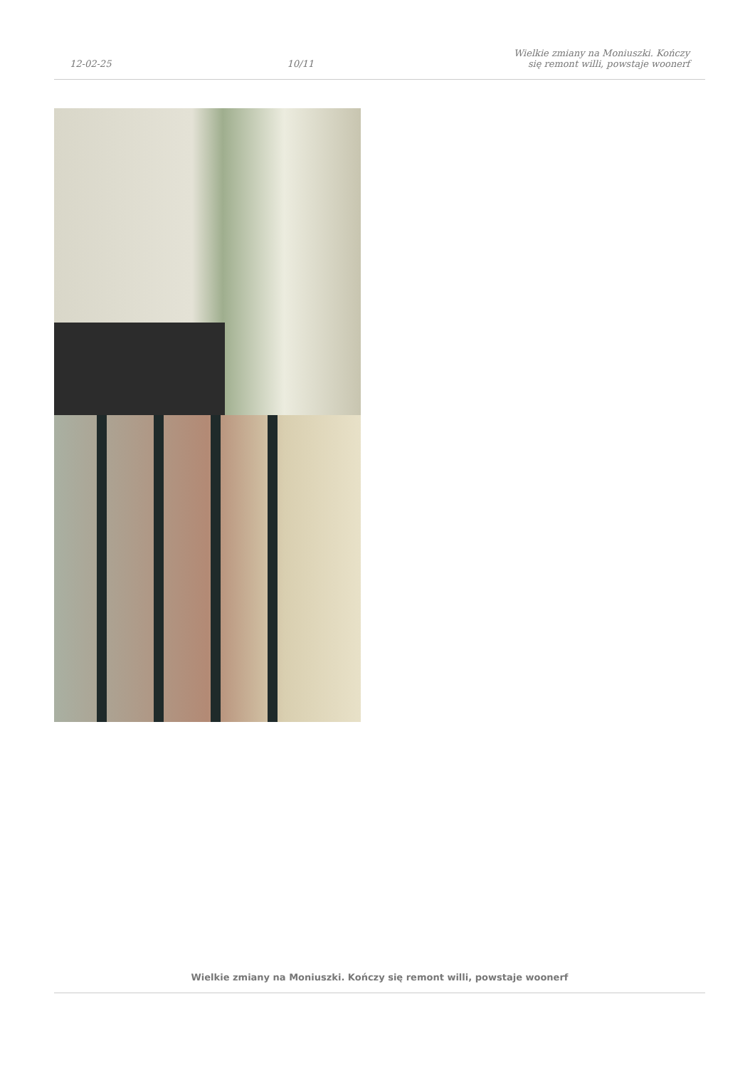12-02-25
10/11
Wielkie zmiany na Moniuszki. Kończy się remont willi, powstaje woonerf
Wielkie zmiany na Moniuszki. Kończy się remont willi, powstaje woonerf